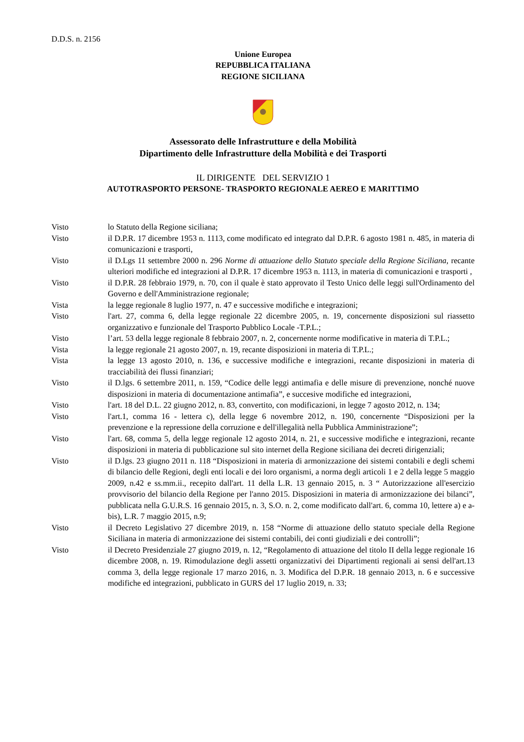D.D.S. n. 2156
Unione Europea
REPUBBLICA ITALIANA
REGIONE SICILIANA
Assessorato delle Infrastrutture e della Mobilità
Dipartimento delle Infrastrutture della Mobilità e dei Trasporti
IL DIRIGENTE DEL SERVIZIO 1
AUTOTRASPORTO PERSONE- TRASPORTO REGIONALE AEREO E MARITTIMO
Visto lo Statuto della Regione siciliana;
Visto il D.P.R. 17 dicembre 1953 n. 1113, come modificato ed integrato dal D.P.R. 6 agosto 1981 n. 485, in materia di comunicazioni e trasporti,
Visto il D.Lgs 11 settembre 2000 n. 296 Norme di attuazione dello Statuto speciale della Regione Siciliana, recante ulteriori modifiche ed integrazioni al D.P.R. 17 dicembre 1953 n. 1113, in materia di comunicazioni e trasporti ,
Visto il D.P.R. 28 febbraio 1979, n. 70, con il quale è stato approvato il Testo Unico delle leggi sull'Ordinamento del Governo e dell'Amministrazione regionale;
Vista la legge regionale 8 luglio 1977, n. 47 e successive modifiche e integrazioni;
Visto l'art. 27, comma 6, della legge regionale 22 dicembre 2005, n. 19, concernente disposizioni sul riassetto organizzativo e funzionale del Trasporto Pubblico Locale -T.P.L.;
Visto l’art. 53 della legge regionale 8 febbraio 2007, n. 2, concernente norme modificative in materia di T.P.L.;
Vista la legge regionale 21 agosto 2007, n. 19, recante disposizioni in materia di T.P.L.;
Vista la legge 13 agosto 2010, n. 136, e successive modifiche e integrazioni, recante disposizioni in materia di tracciabilità dei flussi finanziari;
Visto il D.lgs. 6 settembre 2011, n. 159, “Codice delle leggi antimafia e delle misure di prevenzione, nonché nuove disposizioni in materia di documentazione antimafia”, e succesive modifiche ed integrazioni,
Visto l'art. 18 del D.L. 22 giugno 2012, n. 83, convertito, con modificazioni, in legge 7 agosto 2012, n. 134;
Visto l'art.1, comma 16 - lettera c), della legge 6 novembre 2012, n. 190, concernente “Disposizioni per la prevenzione e la repressione della corruzione e dell'illegalità nella Pubblica Amministrazione”;
Visto l'art. 68, comma 5, della legge regionale 12 agosto 2014, n. 21, e successive modifiche e integrazioni, recante disposizioni in materia di pubblicazione sul sito internet della Regione siciliana dei decreti dirigenziali;
Visto il D.lgs. 23 giugno 2011 n. 118 “Disposizioni in materia di armonizzazione dei sistemi contabili e degli schemi di bilancio delle Regioni, degli enti locali e dei loro organismi, a norma degli articoli 1 e 2 della legge 5 maggio 2009, n.42 e ss.mm.ii., recepito dall'art. 11 della L.R. 13 gennaio 2015, n. 3 “ Autorizzazione all'esercizio provvisorio del bilancio della Regione per l'anno 2015. Disposizioni in materia di armonizzazione dei bilanci”, pubblicata nella G.U.R.S. 16 gennaio 2015, n. 3, S.O. n. 2, come modificato dall'art. 6, comma 10, lettere a) e a-bis), L.R. 7 maggio 2015, n.9;
Visto il Decreto Legislativo 27 dicembre 2019, n. 158 “Norme di attuazione dello statuto speciale della Regione Siciliana in materia di armonizzazione dei sistemi contabili, dei conti giudiziali e dei controlli”;
Visto il Decreto Presidenziale 27 giugno 2019, n. 12, “Regolamento di attuazione del titolo II della legge regionale 16 dicembre 2008, n. 19. Rimodulazione degli assetti organizzativi dei Dipartimenti regionali ai sensi dell'art.13 comma 3, della legge regionale 17 marzo 2016, n. 3. Modifica del D.P.R. 18 gennaio 2013, n. 6 e successive modifiche ed integrazioni, pubblicato in GURS del 17 luglio 2019, n. 33;